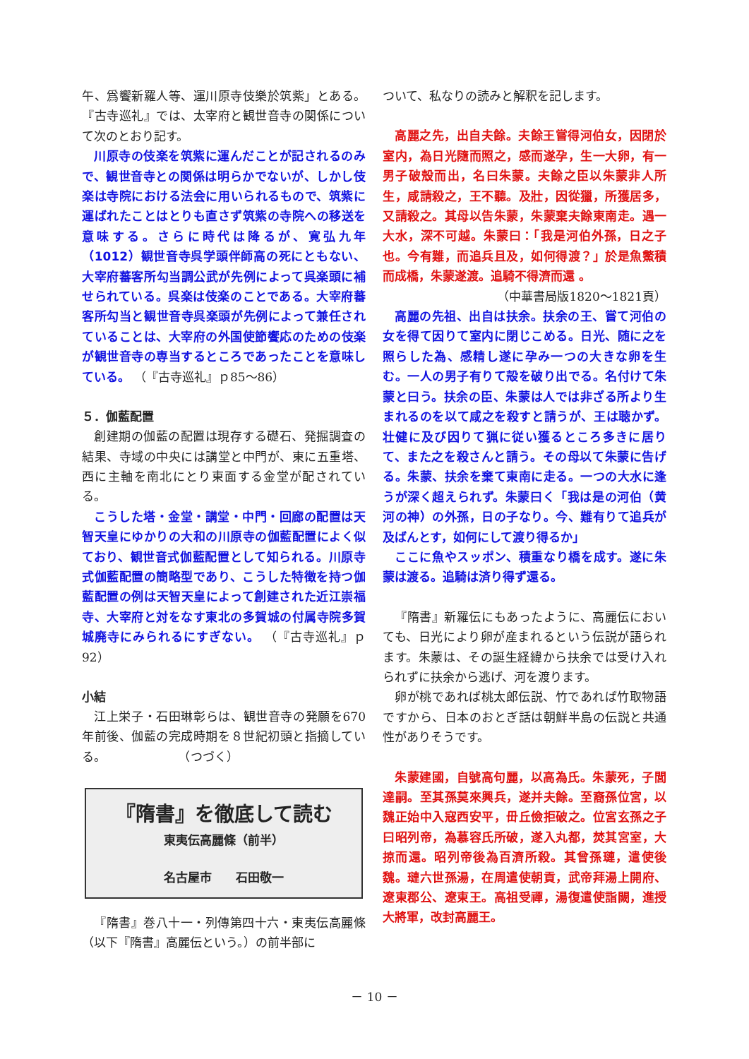午、爲饗新羅人等、運川原寺伎樂於筑紫」とある。『古寺巡礼』では、太宰府と観世音寺の関係について次のとおり記す。
川原寺の伎楽を筑紫に運んだことが記されるのみで、観世音寺との関係は明らかでないが、しかし伎楽は寺院における法会に用いられるもので、筑紫に運ばれたことはとりも直さず筑紫の寺院への移送を意味する。さらに時代は降るが、寛弘九年（1012）観世音寺呉学頭伴師高の死にともない、大宰府蕃客所勾当調公武が先例によって呉楽頭に補せられている。呉楽は伎楽のことである。大宰府蕃客所勾当と観世音寺呉楽頭が先例によって兼任されていることは、大宰府の外国使節饗応のための伎楽が観世音寺の専当するところであったことを意味している。 （『古寺巡礼』ｐ85～86）
５．伽藍配置
創建期の伽藍の配置は現存する礎石、発掘調査の結果、寺域の中央には講堂と中門が、東に五重塔、西に主軸を南北にとり東面する金堂が配されている。
こうした塔・金堂・講堂・中門・回廊の配置は天智天皇にゆかりの大和の川原寺の伽藍配置によく似ており、観世音式伽藍配置として知られる。川原寺式伽藍配置の簡略型であり、こうした特徴を持つ伽藍配置の例は天智天皇によって創建された近江崇福寺、大宰府と対をなす東北の多賀城の付属寺院多賀城廃寺にみられるにすぎない。 （『古寺巡礼』ｐ92）
小結
江上栄子・石田琳彰らは、観世音寺の発願を670年前後、伽藍の完成時期を８世紀初頭と指摘している。　　　　　　　（つづく）
『隋書』を徹底して読む
東夷伝高麗條（前半）
名古屋市　　石田敬一
『隋書』巻八十一・列傳第四十六・東夷伝高麗條（以下『隋書』高麗伝という。）の前半部に
ついて、私なりの読みと解釈を記します。
高麗之先，出自夫餘。夫餘王嘗得河伯女，因閉於室内，為日光隨而照之，感而遂孕，生一大卵，有一男子破殼而出，名曰朱蒙。夫餘之臣以朱蒙非人所生，咸請殺之，王不聽。及壯，因從獵，所獲居多，又請殺之。其母以告朱蒙，朱蒙棄夫餘東南走。遇一大水，深不可越。朱蒙曰：「我是河伯外孫，日之子也。今有難，而追兵且及，如何得渡？」於是魚鱉積而成橋，朱蒙遂渡。追騎不得濟而還 。
（中華書局版1820～1821頁）
高麗の先祖、出自は扶余。扶余の王、嘗て河伯の女を得て因りて室内に閉じこめる。日光、随に之を照らした為、感精し遂に孕み一つの大きな卵を生む。一人の男子有りて殻を破り出でる。名付けて朱蒙と曰う。扶余の臣、朱蒙は人では非ざる所より生まれるのを以て咸之を殺すと請うが、王は聴かず。壮健に及び因りて猟に従い獲るところ多きに居りて、また之を殺さんと請う。その母以て朱蒙に告げる。朱蒙、扶余を棄て東南に走る。一つの大水に逢うが深く超えられず。朱蒙曰く「我は是の河伯（黄河の神）の外孫，日の子なり。今、難有りて追兵が及ばんとす，如何にして渡り得るか」
ここに魚やスッポン、積重なり橋を成す。遂に朱蒙は渡る。追騎は済り得ず還る。
『隋書』新羅伝にもあったように、高麗伝においても、日光により卵が産まれるという伝説が語られます。朱蒙は、その誕生経緯から扶余では受け入れられずに扶余から逃げ、河を渡ります。
卵が桃であれば桃太郎伝説、竹であれば竹取物語ですから、日本のおとぎ話は朝鮮半島の伝説と共通性がありそうです。
朱蒙建國，自號高句麗，以高為氏。朱蒙死，子閭達嗣。至其孫莫來興兵，遂并夫餘。至裔孫位宮，以魏正始中入寇西安平，毌丘儉拒破之。位宮玄孫之子曰昭列帝，為慕容氏所破，遂入丸都，焚其宮室，大掠而還。昭列帝後為百濟所殺。其曾孫璉，遣使後魏。璉六世孫湯，在周遣使朝貢，武帝拜湯上開府、遼東郡公、遼東王。高祖受禪，湯復遣使詣闕，進授大將軍，改封高麗王。
－ 10 －